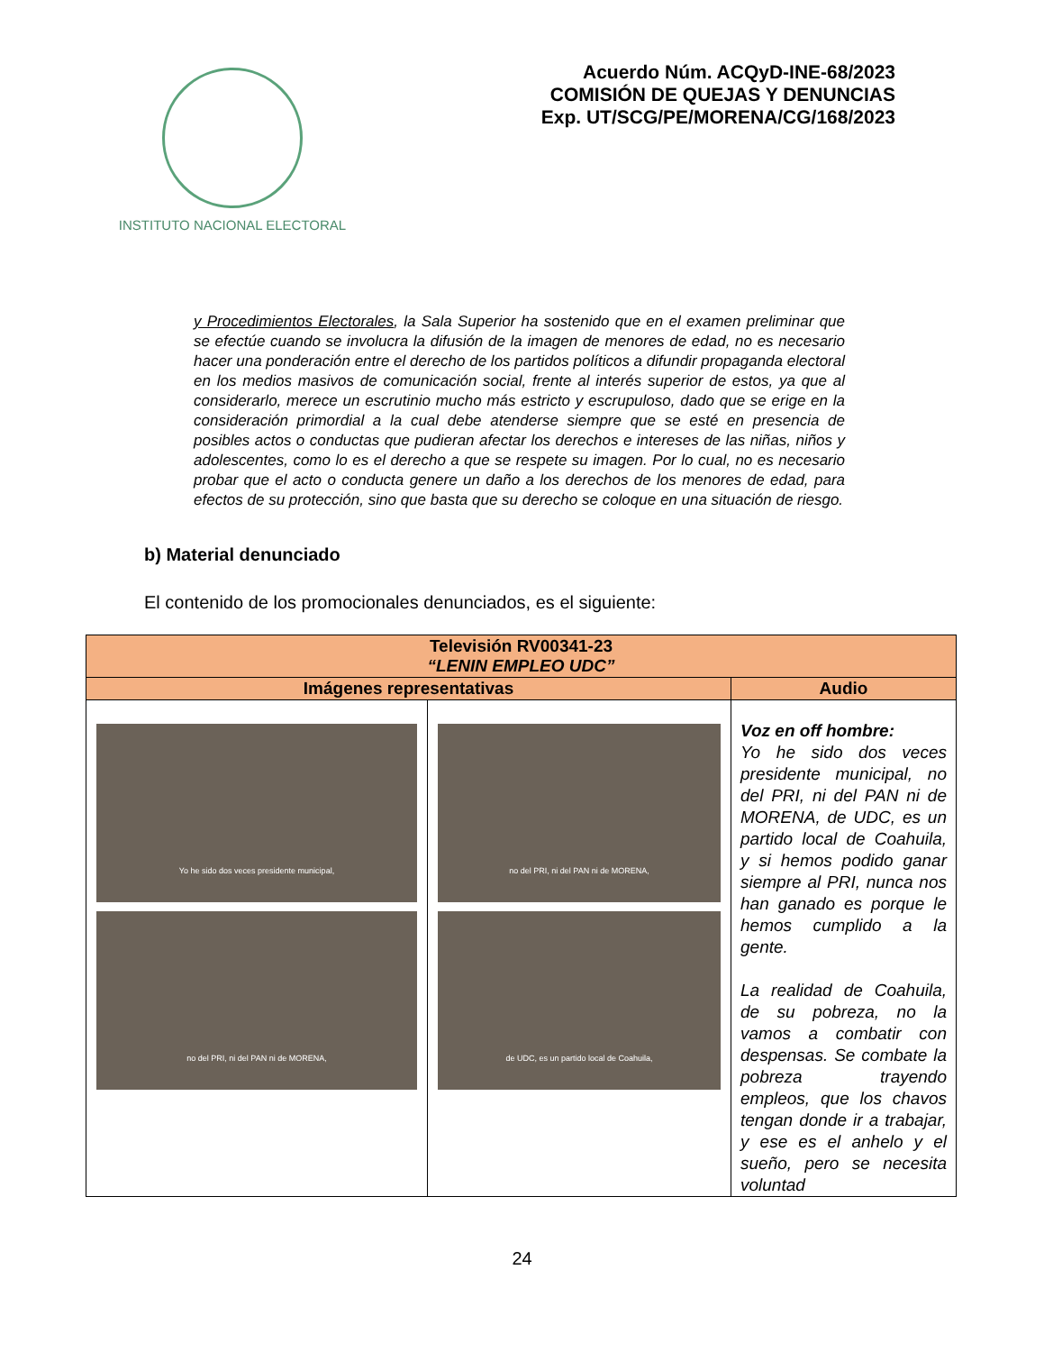INSTITUTO NACIONAL ELECTORAL
Acuerdo Núm. ACQyD-INE-68/2023
COMISIÓN DE QUEJAS Y DENUNCIAS
Exp. UT/SCG/PE/MORENA/CG/168/2023
y Procedimientos Electorales, la Sala Superior ha sostenido que en el examen preliminar que se efectúe cuando se involucra la difusión de la imagen de menores de edad, no es necesario hacer una ponderación entre el derecho de los partidos políticos a difundir propaganda electoral en los medios masivos de comunicación social, frente al interés superior de estos, ya que al considerarlo, merece un escrutinio mucho más estricto y escrupuloso, dado que se erige en la consideración primordial a la cual debe atenderse siempre que se esté en presencia de posibles actos o conductas que pudieran afectar los derechos e intereses de las niñas, niños y adolescentes, como lo es el derecho a que se respete su imagen. Por lo cual, no es necesario probar que el acto o conducta genere un daño a los derechos de los menores de edad, para efectos de su protección, sino que basta que su derecho se coloque en una situación de riesgo.
b) Material denunciado
El contenido de los promocionales denunciados, es el siguiente:
| Televisión RV00341-23 “LENIN EMPLEO UDC” | | |
| --- | --- | --- |
| Imágenes representativas | | Audio |
| Yo he sido dos veces presidente municipal, no del PRI, ni del PAN ni de MORENA, | no del PRI, ni del PAN ni de MORENA, de UDC, es un partido local de Coahuila, | Voz en off hombre: Yo he sido dos veces presidente municipal, no del PRI, ni del PAN ni de MORENA, de UDC, es un partido local de Coahuila, y si hemos podido ganar siempre al PRI, nunca nos han ganado es porque le hemos cumplido a la gente. La realidad de Coahuila, de su pobreza, no la vamos a combatir con despensas. Se combate la pobreza trayendo empleos, que los chavos tengan donde ir a trabajar, y ese es el anhelo y el sueño, pero se necesita voluntad |
24